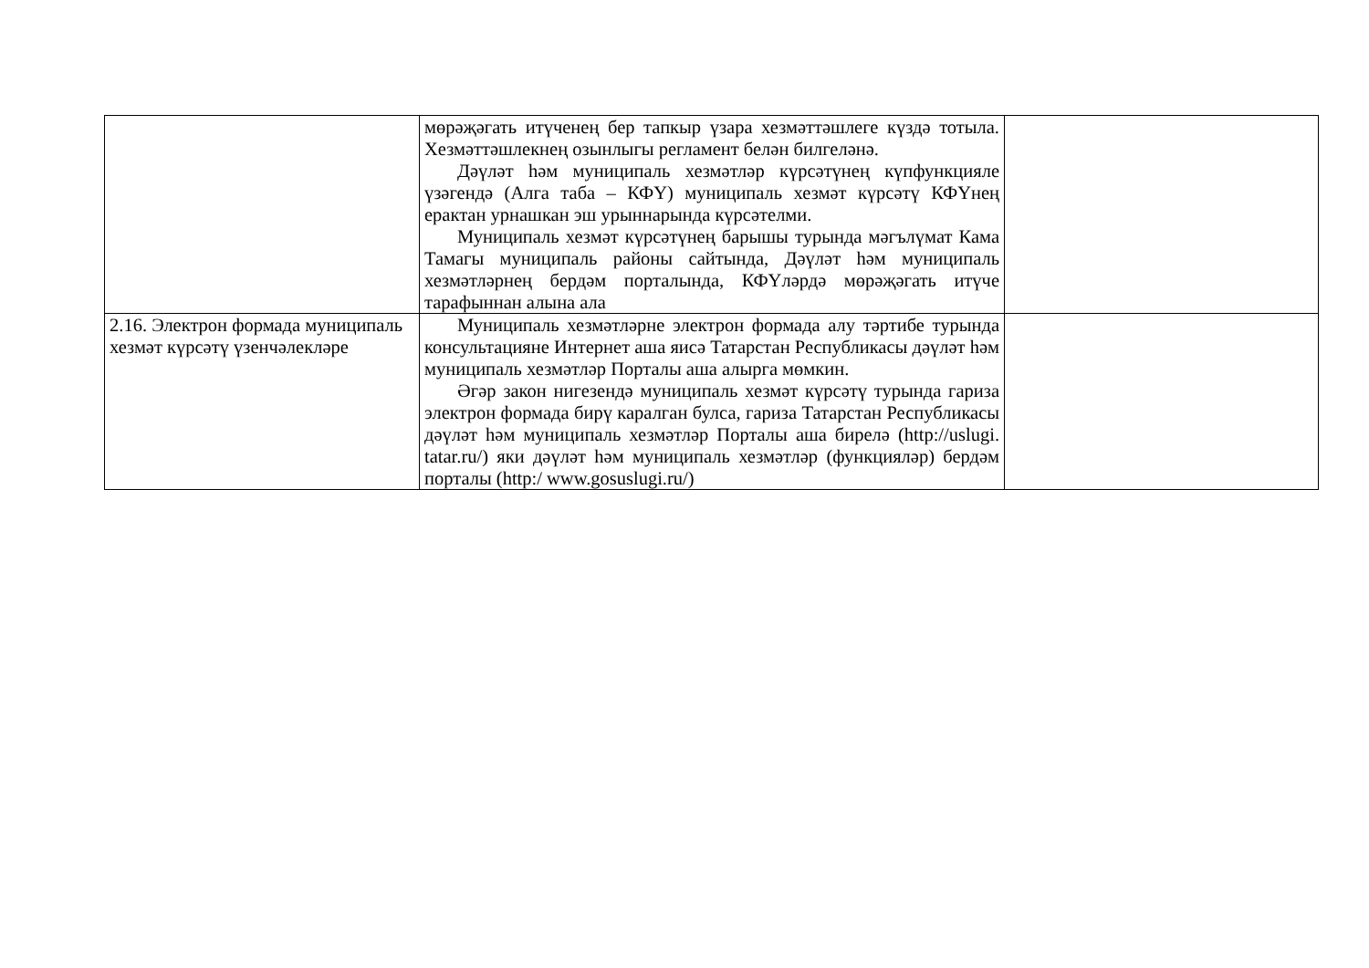| | мөрәҗәгать итүченең бер тапкыр үзара хезмәттәшлеге күздә тотыла. Хезмәттәшлекнең озынлыгы регламент белән билгеләнә. Дәүләт һәм муниципаль хезмәтләр күрсәтүнең күпфункцияле үзәгендә (Алга таба – КФҮ) муниципаль хезмәт күрсәтү КФҮнең ерактан урнашкан эш урыннарында күрсәтелми. Муниципаль хезмәт күрсәтүнең барышы турында мәгълүмат Кама Тамагы муниципаль районы сайтында, Дәүләт һәм муниципаль хезмәтләрнең бердәм порталында, КФҮләрдә мөрәҗәгать итүче тарафыннан алына ала | |
| 2.16. Электрон формада муниципаль хезмәт күрсәтү үзенчәлекләре | Муниципаль хезмәтләрне электрон формада алу тәртибе турында консультацияне Интернет аша яисә Татарстан Республикасы дәүләт һәм муниципаль хезмәтләр Порталы аша алырга мөмкин. Әгәр закон нигезендә муниципаль хезмәт күрсәтү турында гариза электрон формада бирү каралган булса, гариза Татарстан Республикасы дәүләт һәм муниципаль хезмәтләр Порталы аша бирелә (http://uslugi. tatar.ru/) яки дәүләт һәм муниципаль хезмәтләр (функцияләр) бердәм порталы (http:/ www.gosuslugi.ru/) | |